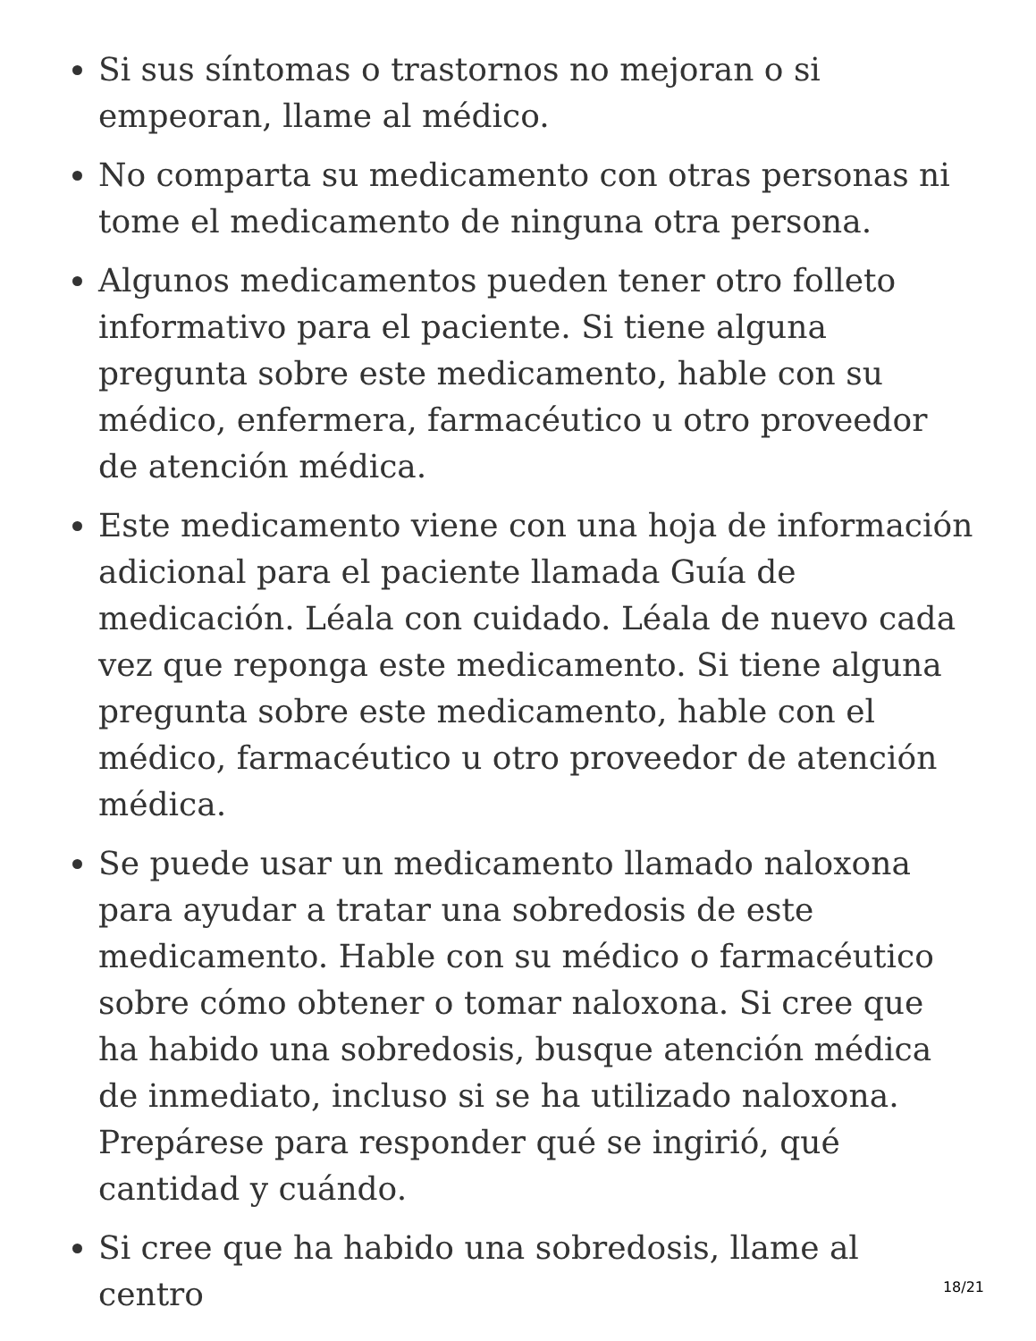Si sus síntomas o trastornos no mejoran o si empeoran, llame al médico.
No comparta su medicamento con otras personas ni tome el medicamento de ninguna otra persona.
Algunos medicamentos pueden tener otro folleto informativo para el paciente. Si tiene alguna pregunta sobre este medicamento, hable con su médico, enfermera, farmacéutico u otro proveedor de atención médica.
Este medicamento viene con una hoja de información adicional para el paciente llamada Guía de medicación. Léala con cuidado. Léala de nuevo cada vez que reponga este medicamento. Si tiene alguna pregunta sobre este medicamento, hable con el médico, farmacéutico u otro proveedor de atención médica.
Se puede usar un medicamento llamado naloxona para ayudar a tratar una sobredosis de este medicamento. Hable con su médico o farmacéutico sobre cómo obtener o tomar naloxona. Si cree que ha habido una sobredosis, busque atención médica de inmediato, incluso si se ha utilizado naloxona. Prepárese para responder qué se ingirió, qué cantidad y cuándo.
Si cree que ha habido una sobredosis, llame al centro
18/21